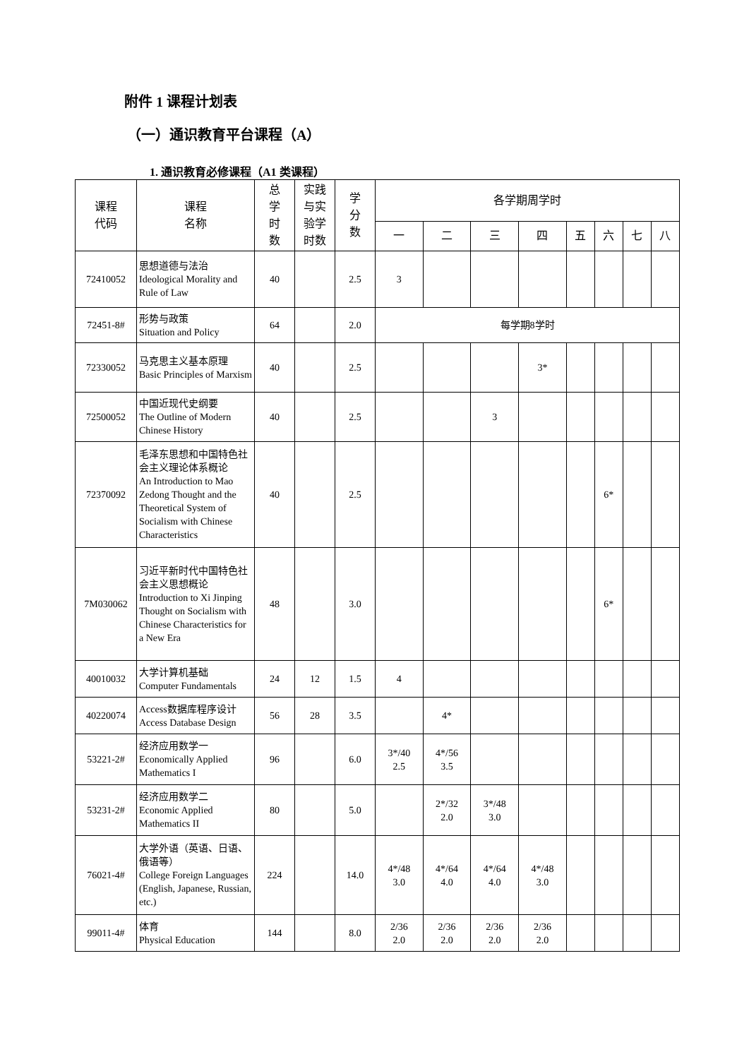附件 1 课程计划表
（一）通识教育平台课程（A）
1. 通识教育必修课程（A1 类课程）
| 课程 代码 | 课程 名称 | 总 学 时 数 | 实践 与实 验学 时数 | 学 分 数 | 各学期周学时 | | | | | | | |
| --- | --- | --- | --- | --- | --- | --- | --- | --- | --- | --- | --- | --- |
| | | | | | 一 | 二 | 三 | 四 | 五 | 六 | 七 | 八 |
| 72410052 | 思想道德与法治 Ideological Morality and Rule of Law | 40 | | 2.5 | 3 | | | | | | | |
| 72451-8# | 形势与政策 Situation and Policy | 64 | | 2.0 | 每学期8学时 | | | | | | | |
| 72330052 | 马克思主义基本原理 Basic Principles of Marxism | 40 | | 2.5 | | | | 3* | | | | |
| 72500052 | 中国近现代史纲要 The Outline of Modern Chinese History | 40 | | 2.5 | | | 3 | | | | | |
| 72370092 | 毛泽东思想和中国特色社会主义理论体系概论 An Introduction to Mao Zedong Thought and the Theoretical System of Socialism with Chinese Characteristics | 40 | | 2.5 | | | | | | 6* | | |
| 7M030062 | 习近平新时代中国特色社会主义思想概论 Introduction to Xi Jinping Thought on Socialism with Chinese Characteristics for a New Era | 48 | | 3.0 | | | | | | 6* | | |
| 40010032 | 大学计算机基础 Computer Fundamentals | 24 | 12 | 1.5 | 4 | | | | | | | |
| 40220074 | Access数据库程序设计 Access Database Design | 56 | 28 | 3.5 | | 4* | | | | | | |
| 53221-2# | 经济应用数学一 Economically Applied Mathematics I | 96 | | 6.0 | 3*/40 2.5 | 4*/56 3.5 | | | | | | |
| 53231-2# | 经济应用数学二 Economic Applied Mathematics II | 80 | | 5.0 | | 2*/32 2.0 | 3*/48 3.0 | | | | | |
| 76021-4# | 大学外语（英语、日语、俄语等） College Foreign Languages (English, Japanese, Russian, etc.) | 224 | | 14.0 | 4*/48 3.0 | 4*/64 4.0 | 4*/64 4.0 | 4*/48 3.0 | | | | |
| 99011-4# | 体育 Physical Education | 144 | | 8.0 | 2/36 2.0 | 2/36 2.0 | 2/36 2.0 | 2/36 2.0 | | | | |